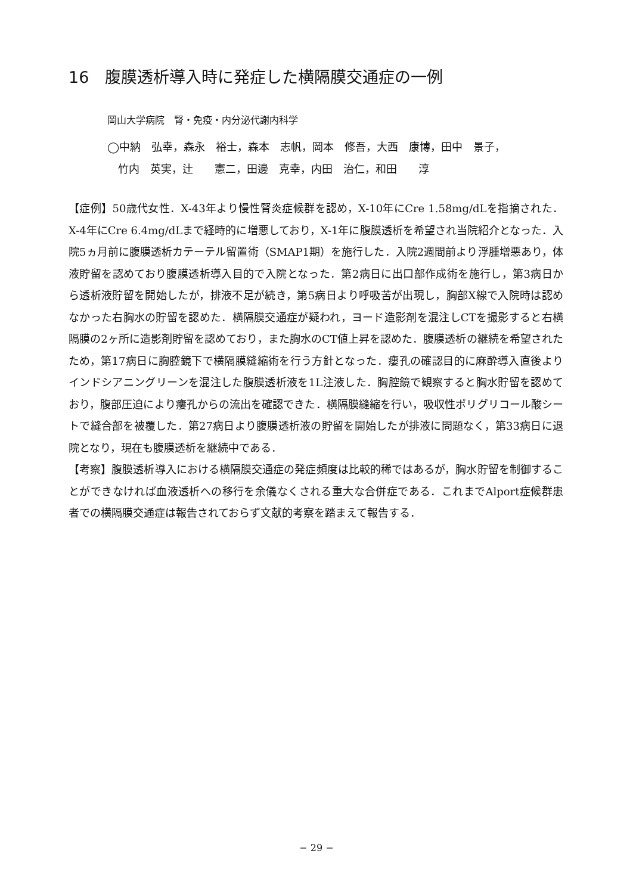16　腹膜透析導入時に発症した横隔膜交通症の一例
岡山大学病院　腎・免疫・内分泌代謝内科学
◯中納　弘幸，森永　裕士，森本　志帆，岡本　修吾，大西　康博，田中　景子，
　竹内　英実，辻　　憲二，田邊　克幸，内田　治仁，和田　　淳
【症例】50歳代女性．X-43年より慢性腎炎症候群を認め，X-10年にCre 1.58mg/dLを指摘された．X-4年にCre 6.4mg/dLまで経時的に増悪しており，X-1年に腹膜透析を希望され当院紹介となった．入院5ヵ月前に腹膜透析カテーテル留置術（SMAP1期）を施行した．入院2週間前より浮腫増悪あり，体液貯留を認めており腹膜透析導入目的で入院となった．第2病日に出口部作成術を施行し，第3病日から透析液貯留を開始したが，排液不足が続き，第5病日より呼吸苦が出現し，胸部X線で入院時は認めなかった右胸水の貯留を認めた．横隔膜交通症が疑われ，ヨード造影剤を混注しCTを撮影すると右横隔膜の2ヶ所に造影剤貯留を認めており，また胸水のCT値上昇を認めた．腹膜透析の継続を希望されたため，第17病日に胸腔鏡下で横隔膜縫縮術を行う方針となった．瘻孔の確認目的に麻酔導入直後よりインドシアニングリーンを混注した腹膜透析液を1L注液した．胸腔鏡で観察すると胸水貯留を認めており，腹部圧迫により瘻孔からの流出を確認できた．横隔膜縫縮を行い，吸収性ポリグリコール酸シートで縫合部を被覆した．第27病日より腹膜透析液の貯留を開始したが排液に問題なく，第33病日に退院となり，現在も腹膜透析を継続中である．
【考察】腹膜透析導入における横隔膜交通症の発症頻度は比較的稀ではあるが，胸水貯留を制御することができなければ血液透析への移行を余儀なくされる重大な合併症である．これまでAlport症候群患者での横隔膜交通症は報告されておらず文献的考察を踏まえて報告する．
− 29 −